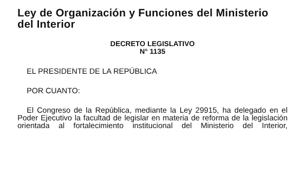Ley de Organización y Funciones del Ministerio del Interior
DECRETO LEGISLATIVO
N° 1135
EL PRESIDENTE DE LA REPÚBLICA
POR CUANTO:
El Congreso de la República, mediante la Ley 29915, ha delegado en el Poder Ejecutivo la facultad de legislar en materia de reforma de la legislación orientada al fortalecimiento institucional del Ministerio del Interior,